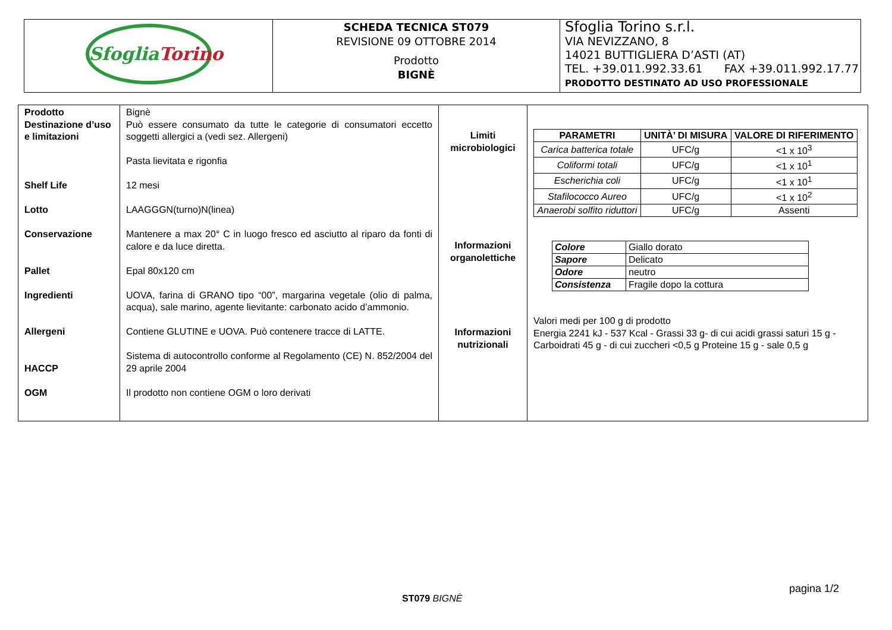| Sfoglia Torino | SCHEDA TECNICA ST079 REVISIONE 09 OTTOBRE 2014 Prodotto BIGNÈ | Sfoglia Torino s.r.l. VIA NEVIZZANO, 8 14021 BUTTIGLIERA D’ASTI (AT) TEL. +39.011.992.33.61 FAX +39.011.992.17.77 PRODOTTO DESTINATO AD USO PROFESSIONALE |
| Prodotto Destinazione d’uso e limitazioni Shelf Life Lotto Conservazione Pallet Ingredienti Allergeni HACCP OGM | Bignè Può essere consumato da tutte le categorie di consumatori eccetto soggetti allergici a (vedi sez. Allergeni) Pasta lievitata e rigonfia 12 mesi LAAGGGN(turno)N(linea) Mantenere a max 20° C in luogo fresco ed asciutto al riparo da fonti di calore e da luce diretta. Epal 80x120 cm UOVA, farina di GRANO tipo “00”, margarina vegetale (olio di palma, acqua), sale marino, agente lievitante: carbonato acido d’ammonio. Contiene GLUTINE e UOVA. Può contenere tracce di LATTE. Sistema di autocontrollo conforme al Regolamento (CE) N. 852/2004 del 29 aprile 2004 Il prodotto non contiene OGM o loro derivati | Limiti microbiologici Informazioni organolettiche Informazioni nutrizionali | / PARAMETRI / UNITÀ’ DI MISURA / VALORE DI RIFERIMENTO / / --- / --- / --- / / Carica batterica totale / UFC/g / <1 x 10<sup>3</sup> / / Coliformi totali / UFC/g / <1 x 10<sup>1</sup> / / Escherichia coli / UFC/g / <1 x 10<sup>1</sup> / / Stafilococco Aureo / UFC/g / <1 x 10<sup>2</sup> / / Anaerobi solfito riduttori / UFC/g / Assenti / / Colore / Giallo dorato / / Sapore / Delicato / / Odore / neutro / / Consistenza / Fragile dopo la cottura / Valori medi per 100 g di prodotto Energia 2241 kJ - 537 Kcal - Grassi 33 g- di cui acidi grassi saturi 15 g - Carboidrati 45 g - di cui zuccheri <0,5 g Proteine 15 g - sale 0,5 g |
pagina 1/2
ST079 BIGNÈ